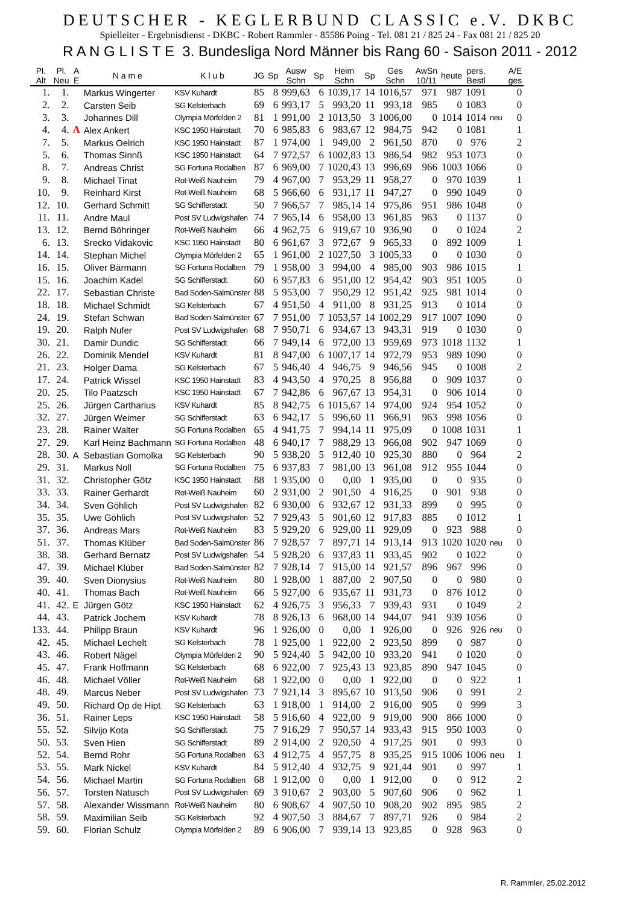DEUTSCHER - KEGLERBUND CLASSIC e.V. DKBC
Spielleiter - Ergebnisdienst - DKBC - Robert Rammler - 85586 Poing - Tel. 081 21 / 825 24 - Fax 081 21 / 825 20
R A N G L I S T E 3. Bundesliga Nord Männer bis Rang 60 - Saison 2011 - 2012
| Pl. Alt | Pl. Neu | A E | N a m e | K l u b | JG | Sp | Ausw Schn | Sp | Heim Schn | Sp | Ges Schn | AwSn 10/11 | heute | pers. Bestl | | A/E ges |
| --- | --- | --- | --- | --- | --- | --- | --- | --- | --- | --- | --- | --- | --- | --- | --- | --- |
| 1. | 1. | | Markus Wingerter | KSV Kuhardt | 85 | 8 | 999,63 | 6 | 1039,17 | 14 | 1016,57 | 971 | 987 | 1091 | | 0 |
| 2. | 2. | | Carsten Seib | SG Kelsterbach | 69 | 6 | 993,17 | 5 | 993,20 | 11 | 993,18 | 985 | 0 | 1083 | | 0 |
| 3. | 3. | | Johannes Dill | Olympia Mörfelden 2 | 81 | 1 | 991,00 | 2 | 1013,50 | 3 | 1006,00 | 0 | 1014 | 1014 | neu | 0 |
| 4. | 4. | A | Alex Ankert | KSC 1950 Hainstadt | 70 | 6 | 985,83 | 6 | 983,67 | 12 | 984,75 | 942 | 0 | 1081 | | 1 |
| 7. | 5. | | Markus Oelrich | KSC 1950 Hainstadt | 87 | 1 | 974,00 | 1 | 949,00 | 2 | 961,50 | 870 | 0 | 976 | | 2 |
| 5. | 6. | | Thomas Sinnß | KSC 1950 Hainstadt | 64 | 7 | 972,57 | 6 | 1002,83 | 13 | 986,54 | 982 | 953 | 1073 | | 0 |
| 8. | 7. | | Andreas Christ | SG Fortuna Rodalben | 87 | 6 | 969,00 | 7 | 1020,43 | 13 | 996,69 | 966 | 1003 | 1066 | | 0 |
| 9. | 8. | | Michael Tinat | Rot-Weiß Nauheim | 79 | 4 | 967,00 | 7 | 953,29 | 11 | 958,27 | 0 | 970 | 1039 | | 1 |
| 10. | 9. | | Reinhard Kirst | Rot-Weiß Nauheim | 68 | 5 | 966,60 | 6 | 931,17 | 11 | 947,27 | 0 | 990 | 1049 | | 0 |
| 12. | 10. | | Gerhard Schmitt | SG Schifferstadt | 50 | 7 | 966,57 | 7 | 985,14 | 14 | 975,86 | 951 | 986 | 1048 | | 0 |
| 11. | 11. | | Andre Maul | Post SV Ludwigshafen | 74 | 7 | 965,14 | 6 | 958,00 | 13 | 961,85 | 963 | 0 | 1137 | | 0 |
| 13. | 12. | | Bernd Böhringer | Rot-Weiß Nauheim | 66 | 4 | 962,75 | 6 | 919,67 | 10 | 936,90 | 0 | 0 | 1024 | | 2 |
| 6. | 13. | | Srecko Vidakovic | KSC 1950 Hainstadt | 80 | 6 | 961,67 | 3 | 972,67 | 9 | 965,33 | 0 | 892 | 1009 | | 1 |
| 14. | 14. | | Stephan Michel | Olympia Mörfelden 2 | 65 | 1 | 961,00 | 2 | 1027,50 | 3 | 1005,33 | 0 | 0 | 1030 | | 0 |
| 16. | 15. | | Oliver Bärmann | SG Fortuna Rodalben | 79 | 1 | 958,00 | 3 | 994,00 | 4 | 985,00 | 903 | 986 | 1015 | | 1 |
| 15. | 16. | | Joachim Kadel | SG Schifferstadt | 60 | 6 | 957,83 | 6 | 951,00 | 12 | 954,42 | 903 | 951 | 1005 | | 0 |
| 22. | 17. | | Sebastian Christe | Bad Soden-Salmünster | 88 | 5 | 953,00 | 7 | 950,29 | 12 | 951,42 | 925 | 981 | 1014 | | 0 |
| 18. | 18. | | Michael Schmidt | SG Kelsterbach | 67 | 4 | 951,50 | 4 | 911,00 | 8 | 931,25 | 913 | 0 | 1014 | | 0 |
| 24. | 19. | | Stefan Schwan | Bad Soden-Salmünster | 67 | 7 | 951,00 | 7 | 1053,57 | 14 | 1002,29 | 917 | 1007 | 1090 | | 0 |
| 19. | 20. | | Ralph Nufer | Post SV Ludwigshafen | 68 | 7 | 950,71 | 6 | 934,67 | 13 | 943,31 | 919 | 0 | 1030 | | 0 |
| 30. | 21. | | Damir Dundic | SG Schifferstadt | 66 | 7 | 949,14 | 6 | 972,00 | 13 | 959,69 | 973 | 1018 | 1132 | | 1 |
| 26. | 22. | | Dominik Mendel | KSV Kuhardt | 81 | 8 | 947,00 | 6 | 1007,17 | 14 | 972,79 | 953 | 989 | 1090 | | 0 |
| 21. | 23. | | Holger Dama | SG Kelsterbach | 67 | 5 | 946,40 | 4 | 946,75 | 9 | 946,56 | 945 | 0 | 1008 | | 2 |
| 17. | 24. | | Patrick Wissel | KSC 1950 Hainstadt | 83 | 4 | 943,50 | 4 | 970,25 | 8 | 956,88 | 0 | 909 | 1037 | | 0 |
| 20. | 25. | | Tilo Paatzsch | KSC 1950 Hainstadt | 67 | 7 | 942,86 | 6 | 967,67 | 13 | 954,31 | 0 | 906 | 1014 | | 0 |
| 25. | 26. | | Jürgen Cartharius | KSV Kuhardt | 85 | 8 | 942,75 | 6 | 1015,67 | 14 | 974,00 | 924 | 954 | 1052 | | 0 |
| 32. | 27. | | Jürgen Weimer | SG Schifferstadt | 63 | 6 | 942,17 | 5 | 996,60 | 11 | 966,91 | 963 | 998 | 1056 | | 0 |
| 23. | 28. | | Rainer Walter | SG Fortuna Rodalben | 65 | 4 | 941,75 | 7 | 994,14 | 11 | 975,09 | 0 | 1008 | 1031 | | 1 |
| 27. | 29. | | Karl Heinz Bachmann | SG Fortuna Rodalben | 48 | 6 | 940,17 | 7 | 988,29 | 13 | 966,08 | 902 | 947 | 1069 | | 0 |
| 28. | 30. | A | Sebastian Gomolka | SG Kelsterbach | 90 | 5 | 938,20 | 5 | 912,40 | 10 | 925,30 | 880 | 0 | 964 | | 2 |
| 29. | 31. | | Markus Noll | SG Fortuna Rodalben | 75 | 6 | 937,83 | 7 | 981,00 | 13 | 961,08 | 912 | 955 | 1044 | | 0 |
| 31. | 32. | | Christopher Götz | KSC 1950 Hainstadt | 88 | 1 | 935,00 | 0 | 0,00 | 1 | 935,00 | 0 | 0 | 935 | | 0 |
| 33. | 33. | | Rainer Gerhardt | Rot-Weiß Nauheim | 60 | 2 | 931,00 | 2 | 901,50 | 4 | 916,25 | 0 | 901 | 938 | | 0 |
| 34. | 34. | | Sven Göhlich | Post SV Ludwigshafen | 82 | 6 | 930,00 | 6 | 932,67 | 12 | 931,33 | 899 | 0 | 995 | | 0 |
| 35. | 35. | | Uwe Göhlich | Post SV Ludwigshafen | 52 | 7 | 929,43 | 5 | 901,60 | 12 | 917,83 | 885 | 0 | 1012 | | 1 |
| 37. | 36. | | Andreas Mars | Rot-Weiß Nauheim | 83 | 5 | 929,20 | 6 | 929,00 | 11 | 929,09 | 0 | 923 | 988 | | 0 |
| 51. | 37. | | Thomas Klüber | Bad Soden-Salmünster | 86 | 7 | 928,57 | 7 | 897,71 | 14 | 913,14 | 913 | 1020 | 1020 | neu | 0 |
| 38. | 38. | | Gerhard Bernatz | Post SV Ludwigshafen | 54 | 5 | 928,20 | 6 | 937,83 | 11 | 933,45 | 902 | 0 | 1022 | | 0 |
| 47. | 39. | | Michael Klüber | Bad Soden-Salmünster | 82 | 7 | 928,14 | 7 | 915,00 | 14 | 921,57 | 896 | 967 | 996 | | 0 |
| 39. | 40. | | Sven Dionysius | Rot-Weiß Nauheim | 80 | 1 | 928,00 | 1 | 887,00 | 2 | 907,50 | 0 | 0 | 980 | | 0 |
| 40. | 41. | | Thomas Bach | Rot-Weiß Nauheim | 66 | 5 | 927,00 | 6 | 935,67 | 11 | 931,73 | 0 | 876 | 1012 | | 0 |
| 41. | 42. | E | Jürgen Götz | KSC 1950 Hainstadt | 62 | 4 | 926,75 | 3 | 956,33 | 7 | 939,43 | 931 | 0 | 1049 | | 2 |
| 44. | 43. | | Patrick Jochem | KSV Kuhardt | 78 | 8 | 926,13 | 6 | 968,00 | 14 | 944,07 | 941 | 939 | 1056 | | 0 |
| 133. | 44. | | Philipp Braun | KSV Kuhardt | 96 | 1 | 926,00 | 0 | 0,00 | 1 | 926,00 | 0 | 926 | 926 | neu | 0 |
| 42. | 45. | | Michael Lechelt | SG Kelsterbach | 78 | 1 | 925,00 | 1 | 922,00 | 2 | 923,50 | 899 | 0 | 987 | | 0 |
| 43. | 46. | | Robert Nägel | Olympia Mörfelden 2 | 90 | 5 | 924,40 | 5 | 942,00 | 10 | 933,20 | 941 | 0 | 1020 | | 0 |
| 45. | 47. | | Frank Hoffmann | SG Kelsterbach | 68 | 6 | 922,00 | 7 | 925,43 | 13 | 923,85 | 890 | 947 | 1045 | | 0 |
| 46. | 48. | | Michael Völler | Rot-Weiß Nauheim | 68 | 1 | 922,00 | 0 | 0,00 | 1 | 922,00 | 0 | 0 | 922 | | 1 |
| 48. | 49. | | Marcus Neber | Post SV Ludwigshafen | 73 | 7 | 921,14 | 3 | 895,67 | 10 | 913,50 | 906 | 0 | 991 | | 2 |
| 49. | 50. | | Richard Op de Hipt | SG Kelsterbach | 63 | 1 | 918,00 | 1 | 914,00 | 2 | 916,00 | 905 | 0 | 999 | | 3 |
| 36. | 51. | | Rainer Leps | KSC 1950 Hainstadt | 58 | 5 | 916,60 | 4 | 922,00 | 9 | 919,00 | 900 | 866 | 1000 | | 0 |
| 55. | 52. | | Silvijo Kota | SG Schifferstadt | 75 | 7 | 916,29 | 7 | 950,57 | 14 | 933,43 | 915 | 950 | 1003 | | 0 |
| 50. | 53. | | Sven Hien | SG Schifferstadt | 89 | 2 | 914,00 | 2 | 920,50 | 4 | 917,25 | 901 | 0 | 993 | | 0 |
| 52. | 54. | | Bernd Rohr | SG Fortuna Rodalben | 63 | 4 | 912,75 | 4 | 957,75 | 8 | 935,25 | 915 | 1006 | 1006 | neu | 1 |
| 53. | 55. | | Mark Nickel | KSV Kuhardt | 84 | 5 | 912,40 | 4 | 932,75 | 9 | 921,44 | 901 | 0 | 997 | | 1 |
| 54. | 56. | | Michael Martin | SG Fortuna Rodalben | 68 | 1 | 912,00 | 0 | 0,00 | 1 | 912,00 | 0 | 0 | 912 | | 2 |
| 56. | 57. | | Torsten Natusch | Post SV Ludwigshafen | 69 | 3 | 910,67 | 2 | 903,00 | 5 | 907,60 | 906 | 0 | 962 | | 1 |
| 57. | 58. | | Alexander Wissmann | Rot-Weiß Nauheim | 80 | 6 | 908,67 | 4 | 907,50 | 10 | 908,20 | 902 | 895 | 985 | | 2 |
| 58. | 59. | | Maximilian Seib | SG Kelsterbach | 92 | 4 | 907,50 | 3 | 884,67 | 7 | 897,71 | 926 | 0 | 984 | | 2 |
| 59. | 60. | | Florian Schulz | Olympia Mörfelden 2 | 89 | 6 | 906,00 | 7 | 939,14 | 13 | 923,85 | 0 | 928 | 963 | | 0 |
R. Rammler, 25.02.2012